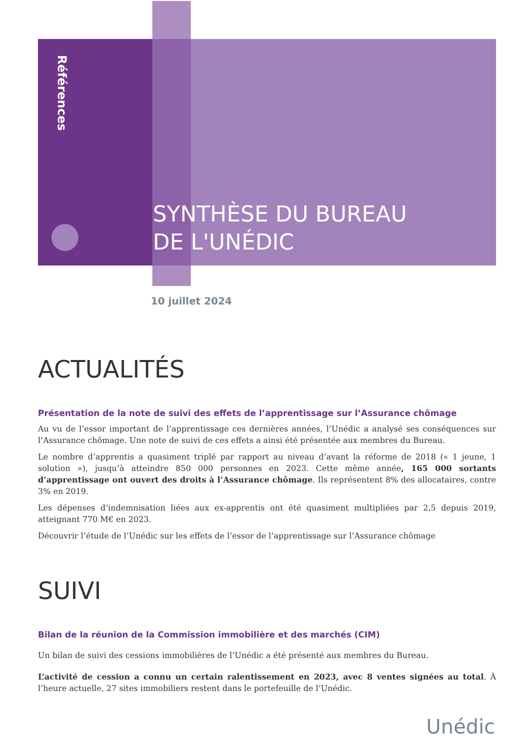Références
SYNTHÈSE DU BUREAU
DE L'UNÉDIC
10 juillet 2024
ACTUALITÉS
Présentation de la note de suivi des effets de l’apprentissage sur l’Assurance chômage
Au vu de l’essor important de l’apprentissage ces dernières années, l’Unédic a analysé ses conséquences sur l’Assurance chômage. Une note de suivi de ces effets a ainsi été présentée aux membres du Bureau.
Le nombre d’apprentis a quasiment triplé par rapport au niveau d’avant la réforme de 2018 (« 1 jeune, 1 solution »), jusqu’à atteindre 850 000 personnes en 2023. Cette même année, 165 000 sortants d’apprentissage ont ouvert des droits à l’Assurance chômage. Ils représentent 8% des allocataires, contre 3% en 2019.
Les dépenses d’indemnisation liées aux ex-apprentis ont été quasiment multipliées par 2,5 depuis 2019, atteignant 770 M€ en 2023.
Découvrir l’étude de l’Unédic sur les effets de l’essor de l’apprentissage sur l’Assurance chômage
SUIVI
Bilan de la réunion de la Commission immobilière et des marchés (CIM)
Un bilan de suivi des cessions immobilières de l’Unédic a été présenté aux membres du Bureau.
L’activité de cession a connu un certain ralentissement en 2023, avec 8 ventes signées au total. À l’heure actuelle, 27 sites immobiliers restent dans le portefeuille de l’Unédic.
Unédic